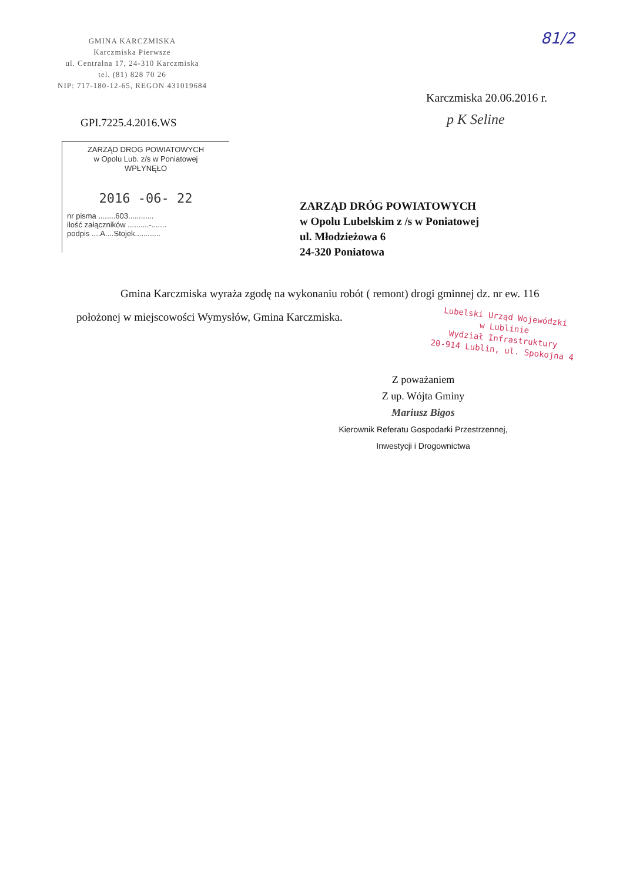GMINA KARCZMISKA
Karczmiska Pierwsze
ul. Centralna 17, 24-310 Karczmiska
tel. (81) 828 70 26
NIP: 717-180-12-65, REGON 431019684
81/2
Karczmiska 20.06.2016 r.
p K Seline
GPI.7225.4.2016.WS
ZARZĄD DROG POWIATOWYCH
w Opolu Lub. z/s w Poniatowej
WPŁYNĘŁO
2016 -06- 22
nr pisma ........603............
ilość załączników ..........-.......
podpis ....A....Stojek............
ZARZĄD DRÓG POWIATOWYCH
w Opolu Lubelskim z /s w Poniatowej
ul. Młodzieżowa 6
24-320 Poniatowa
Gmina Karczmiska wyraża zgodę na wykonaniu robót ( remont) drogi gminnej dz. nr ew. 116 położonej w miejscowości Wymysłów, Gmina Karczmiska.
Lubelski Urząd Wojewódzki
w Lublinie
Wydział Infrastruktury
20-914 Lublin, ul. Spokojna 4
Z poważaniem
Z up. Wójta Gminy
Mariusz Bigos
Kierownik Referatu Gospodarki Przestrzennej,
Inwestycji i Drogownictwa